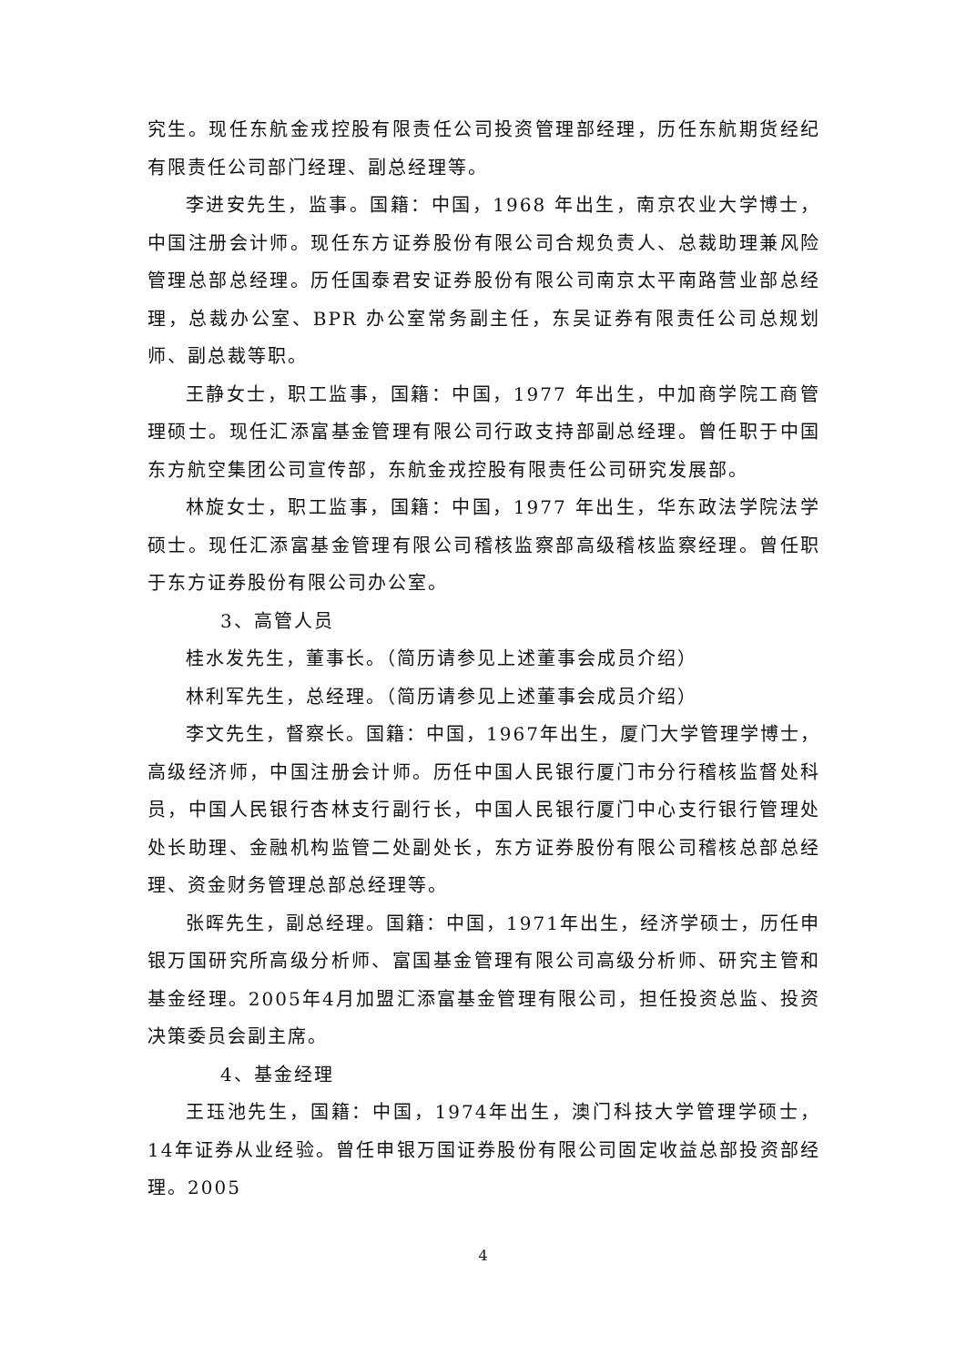究生。现任东航金戎控股有限责任公司投资管理部经理，历任东航期货经纪有限责任公司部门经理、副总经理等。
李进安先生，监事。国籍：中国，1968 年出生，南京农业大学博士，中国注册会计师。现任东方证券股份有限公司合规负责人、总裁助理兼风险管理总部总经理。历任国泰君安证券股份有限公司南京太平南路营业部总经理，总裁办公室、BPR 办公室常务副主任，东吴证券有限责任公司总规划师、副总裁等职。
王静女士，职工监事，国籍：中国，1977 年出生，中加商学院工商管理硕士。现任汇添富基金管理有限公司行政支持部副总经理。曾任职于中国东方航空集团公司宣传部，东航金戎控股有限责任公司研究发展部。
林旋女士，职工监事，国籍：中国，1977 年出生，华东政法学院法学硕士。现任汇添富基金管理有限公司稽核监察部高级稽核监察经理。曾任职于东方证券股份有限公司办公室。
3、高管人员
桂水发先生，董事长。（简历请参见上述董事会成员介绍）
林利军先生，总经理。（简历请参见上述董事会成员介绍）
李文先生，督察长。国籍：中国，1967年出生，厦门大学管理学博士，高级经济师，中国注册会计师。历任中国人民银行厦门市分行稽核监督处科员，中国人民银行杏林支行副行长，中国人民银行厦门中心支行银行管理处处长助理、金融机构监管二处副处长，东方证券股份有限公司稽核总部总经理、资金财务管理总部总经理等。
张晖先生，副总经理。国籍：中国，1971年出生，经济学硕士，历任申银万国研究所高级分析师、富国基金管理有限公司高级分析师、研究主管和基金经理。2005年4月加盟汇添富基金管理有限公司，担任投资总监、投资决策委员会副主席。
4、基金经理
王珏池先生，国籍：中国，1974年出生，澳门科技大学管理学硕士，14年证券从业经验。曾任申银万国证券股份有限公司固定收益总部投资部经理。2005
4